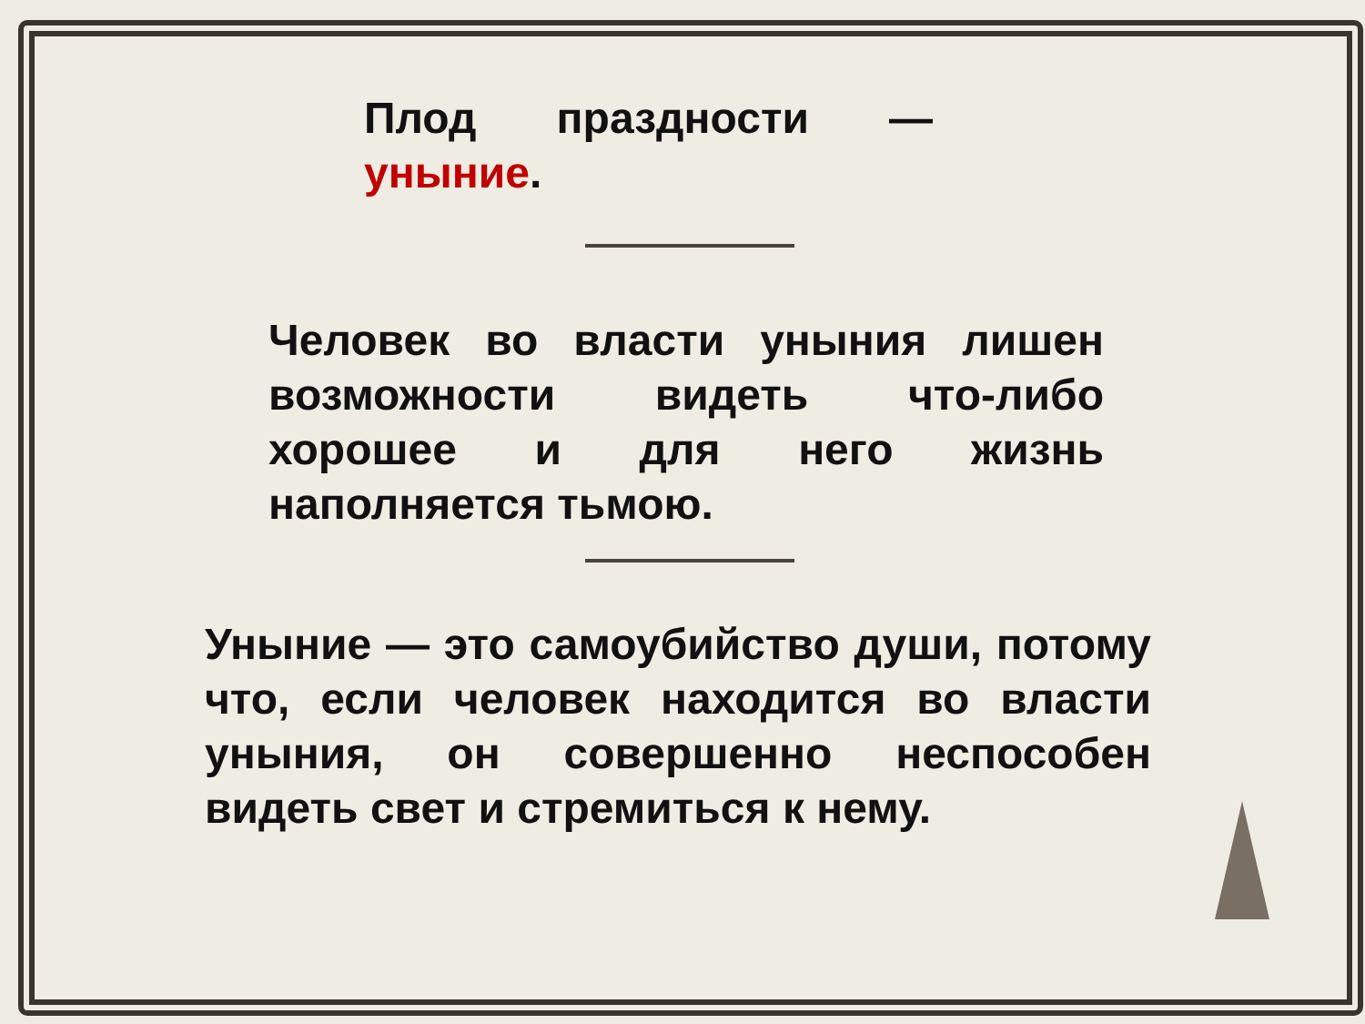Плод праздности — уныние.
Человек во власти уныния лишен возможности видеть что-либо хорошее и для него жизнь наполняется тьмою.
Уныние — это самоубийство души, потому что, если человек находится во власти уныния, он совершенно неспособен видеть свет и стремиться к нему.